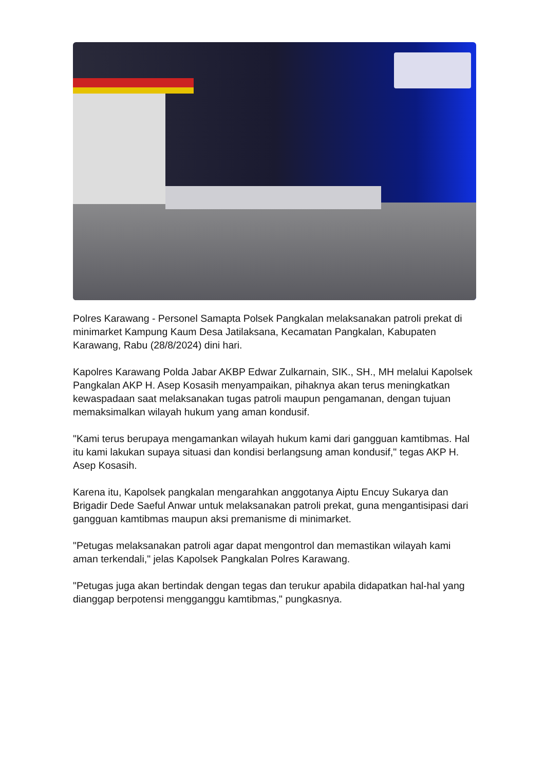Polres Karawang - Personel Samapta Polsek Pangkalan melaksanakan patroli prekat di minimarket Kampung Kaum Desa Jatilaksana, Kecamatan Pangkalan, Kabupaten Karawang, Rabu (28/8/2024) dini hari.
Kapolres Karawang Polda Jabar AKBP Edwar Zulkarnain, SIK., SH., MH melalui Kapolsek Pangkalan AKP H. Asep Kosasih menyampaikan, pihaknya akan terus meningkatkan kewaspadaan saat melaksanakan tugas patroli maupun pengamanan, dengan tujuan memaksimalkan wilayah hukum yang aman kondusif.
"Kami terus berupaya mengamankan wilayah hukum kami dari gangguan kamtibmas. Hal itu kami lakukan supaya situasi dan kondisi berlangsung aman kondusif," tegas AKP H. Asep Kosasih.
Karena itu, Kapolsek pangkalan mengarahkan anggotanya Aiptu Encuy Sukarya dan Brigadir Dede Saeful Anwar untuk melaksanakan patroli prekat, guna mengantisipasi dari gangguan kamtibmas maupun aksi premanisme di minimarket.
"Petugas melaksanakan patroli agar dapat mengontrol dan memastikan wilayah kami aman terkendali," jelas Kapolsek Pangkalan Polres Karawang.
"Petugas juga akan bertindak dengan tegas dan terukur apabila didapatkan hal-hal yang dianggap berpotensi mengganggu kamtibmas," pungkasnya.